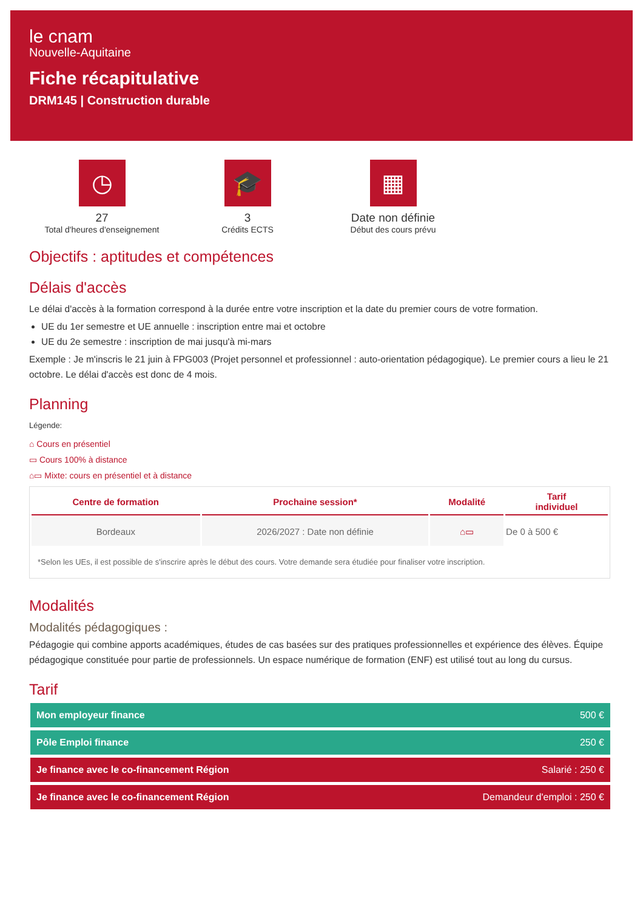le cnam
Nouvelle-Aquitaine
Fiche récapitulative
DRM145 | Construction durable
◷
27
Total d'heures d'enseignement
🎓
3
Crédits ECTS
▦
Date non définie
Début des cours prévu
Objectifs : aptitudes et compétences
Délais d'accès
Le délai d'accès à la formation correspond à la durée entre votre inscription et la date du premier cours de votre formation.
UE du 1er semestre et UE annuelle : inscription entre mai et octobre
UE du 2e semestre : inscription de mai jusqu'à mi-mars
Exemple : Je m'inscris le 21 juin à FPG003 (Projet personnel et professionnel : auto-orientation pédagogique). Le premier cours a lieu le 21 octobre. Le délai d'accès est donc de 4 mois.
Planning
Légende:
⌂ Cours en présentiel
▭ Cours 100% à distance
⌂▭ Mixte: cours en présentiel et à distance
| Centre de formation | Prochaine session* | Modalité | Tarif individuel |
| --- | --- | --- | --- |
| Bordeaux | 2026/2027 : Date non définie | ⌂▭ | De 0 à 500 € |
| *Selon les UEs, il est possible de s'inscrire après le début des cours. Votre demande sera étudiée pour finaliser votre inscription. | | | |
Modalités
Modalités pédagogiques :
Pédagogie qui combine apports académiques, études de cas basées sur des pratiques professionnelles et expérience des élèves. Équipe pédagogique constituée pour partie de professionnels. Un espace numérique de formation (ENF) est utilisé tout au long du cursus.
Tarif
Mon employeur finance 500 €
Pôle Emploi finance 250 €
Je finance avec le co-financement Région Salarié : 250 €
Je finance avec le co-financement Région Demandeur d'emploi : 250 €